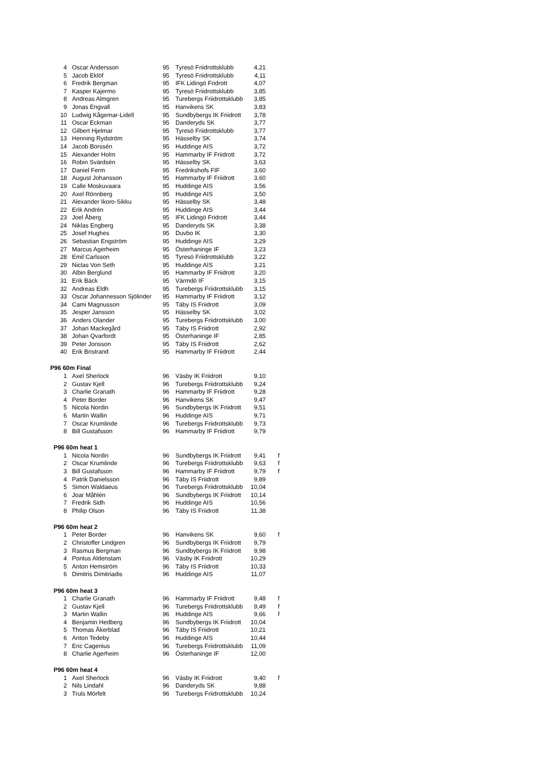| 4 | Oscar Andersson | 95 | Tyresö Friidrottsklubb | 4,21 | |
| 5 | Jacob Eklöf | 95 | Tyresö Friidrottsklubb | 4,11 | |
| 6 | Fredrik Bergman | 95 | IFK Lidingö Fridrott | 4,07 | |
| 7 | Kasper Kajermo | 95 | Tyresö Friidrottsklubb | 3,85 | |
| 8 | Andreas Almgren | 95 | Turebergs Friidrottsklubb | 3,85 | |
| 9 | Jonas Engvall | 95 | Hanvikens SK | 3,83 | |
| 10 | Ludwig Kågemar-Lidell | 95 | Sundbybergs IK Friidrott | 3,78 | |
| 11 | Oscar Eckman | 95 | Danderyds SK | 3,77 | |
| 12 | Gilbert Hjelmar | 95 | Tyresö Friidrottsklubb | 3,77 | |
| 13 | Henning Rydström | 95 | Hässelby SK | 3,74 | |
| 14 | Jacob Borssén | 95 | Huddinge AIS | 3,72 | |
| 15 | Alexander Holm | 95 | Hammarby IF Friidrott | 3,72 | |
| 16 | Robin Svärdsén | 95 | Hässelby SK | 3,63 | |
| 17 | Daniel Ferm | 95 | Fredrikshofs FIF | 3,60 | |
| 18 | August Johansson | 95 | Hammarby IF Friidrott | 3,60 | |
| 19 | Calle Moskuvaara | 95 | Huddinge AIS | 3,56 | |
| 20 | Axel Rönnberg | 95 | Huddinge AIS | 3,50 | |
| 21 | Alexander Ikoro-Sikku | 95 | Hässelby SK | 3,48 | |
| 22 | Erik Andrén | 95 | Huddinge AIS | 3,44 | |
| 23 | Joel Åberg | 95 | IFK Lidingö Fridrott | 3,44 | |
| 24 | Niklas Engberg | 95 | Danderyds SK | 3,38 | |
| 25 | Josef Hughes | 95 | Duvbo IK | 3,30 | |
| 26 | Sebastian Engström | 95 | Huddinge AIS | 3,29 | |
| 27 | Marcus Agerheim | 95 | Österhaninge IF | 3,23 | |
| 28 | Emil Carlsson | 95 | Tyresö Friidrottsklubb | 3,22 | |
| 29 | Niclas Von Seth | 95 | Huddinge AIS | 3,21 | |
| 30 | Albin Berglund | 95 | Hammarby IF Friidrott | 3,20 | |
| 31 | Erik Bäck | 95 | Värmdö IF | 3,15 | |
| 32 | Andreas Eldh | 95 | Turebergs Friidrottsklubb | 3,15 | |
| 33 | Oscar Johannesson Sjölinder | 95 | Hammarby IF Friidrott | 3,12 | |
| 34 | Cami Magnusson | 95 | Täby IS Friidrott | 3,09 | |
| 35 | Jesper Jansson | 95 | Hässelby SK | 3,02 | |
| 36 | Anders Olander | 95 | Turebergs Friidrottsklubb | 3,00 | |
| 37 | Johan Mackegård | 95 | Täby IS Friidrott | 2,92 | |
| 38 | Johan Qvarfordt | 95 | Österhaninge IF | 2,85 | |
| 39 | Peter Jonsson | 95 | Täby IS Friidrott | 2,62 | |
| 40 | Erik Bristrand | 95 | Hammarby IF Friidrott | 2,44 | |
| P96 60m Final | | | | | |
| 1 | Axel Sherlock | 96 | Väsby IK Friidrott | 9,10 | |
| 2 | Gustav Kjell | 96 | Turebergs Friidrottsklubb | 9,24 | |
| 3 | Charlie Granath | 96 | Hammarby IF Friidrott | 9,28 | |
| 4 | Peter Border | 96 | Hanvikens SK | 9,47 | |
| 5 | Nicola Nordin | 96 | Sundbybergs IK Friidrott | 9,51 | |
| 6 | Martin Wallin | 96 | Huddinge AIS | 9,71 | |
| 7 | Oscar Krumlinde | 96 | Turebergs Friidrottsklubb | 9,73 | |
| 8 | Bill Gustafsson | 96 | Hammarby IF Friidrott | 9,79 | |
| P96 60m heat 1 | | | | | |
| 1 | Nicola Nordin | 96 | Sundbybergs IK Friidrott | 9,41 | f |
| 2 | Oscar Krumlinde | 96 | Turebergs Friidrottsklubb | 9,63 | f |
| 3 | Bill Gustafsson | 96 | Hammarby IF Friidrott | 9,79 | f |
| 4 | Patrik Danielsson | 96 | Täby IS Friidrott | 9,89 | |
| 5 | Simon Waldaeus | 96 | Turebergs Friidrottsklubb | 10,04 | |
| 6 | Joar Måhlén | 96 | Sundbybergs IK Friidrott | 10,14 | |
| 7 | Fredrik Sidh | 96 | Huddinge AIS | 10,56 | |
| 8 | Philip Olson | 96 | Täby IS Friidrott | 11,38 | |
| P96 60m heat 2 | | | | | |
| 1 | Peter Border | 96 | Hanvikens SK | 9,60 | f |
| 2 | Christoffer Lindgren | 96 | Sundbybergs IK Friidrott | 9,79 | |
| 3 | Rasmus Bergman | 96 | Sundbybergs IK Friidrott | 9,98 | |
| 4 | Pontus Aldenstam | 96 | Väsby IK Friidrott | 10,29 | |
| 5 | Anton Hemström | 96 | Täby IS Friidrott | 10,33 | |
| 6 | Dimitris Dimitriadis | 96 | Huddinge AIS | 11,07 | |
| P96 60m heat 3 | | | | | |
| 1 | Charlie Granath | 96 | Hammarby IF Friidrott | 9,48 | f |
| 2 | Gustav Kjell | 96 | Turebergs Friidrottsklubb | 9,49 | f |
| 3 | Martin Wallin | 96 | Huddinge AIS | 9,66 | f |
| 4 | Benjamin Hedberg | 96 | Sundbybergs IK Friidrott | 10,04 | |
| 5 | Thomas Åkerblad | 96 | Täby IS Friidrott | 10,21 | |
| 6 | Anton Tedeby | 96 | Huddinge AIS | 10,44 | |
| 7 | Eric Cagenius | 96 | Turebergs Friidrottsklubb | 11,09 | |
| 8 | Charlie Agerheim | 96 | Österhaninge IF | 12,00 | |
| P96 60m heat 4 | | | | | |
| 1 | Axel Sherlock | 96 | Väsby IK Friidrott | 9,40 | f |
| 2 | Nils Lindahl | 96 | Danderyds SK | 9,88 | |
| 3 | Truls Mörfelt | 96 | Turebergs Friidrottsklubb | 10,24 | |